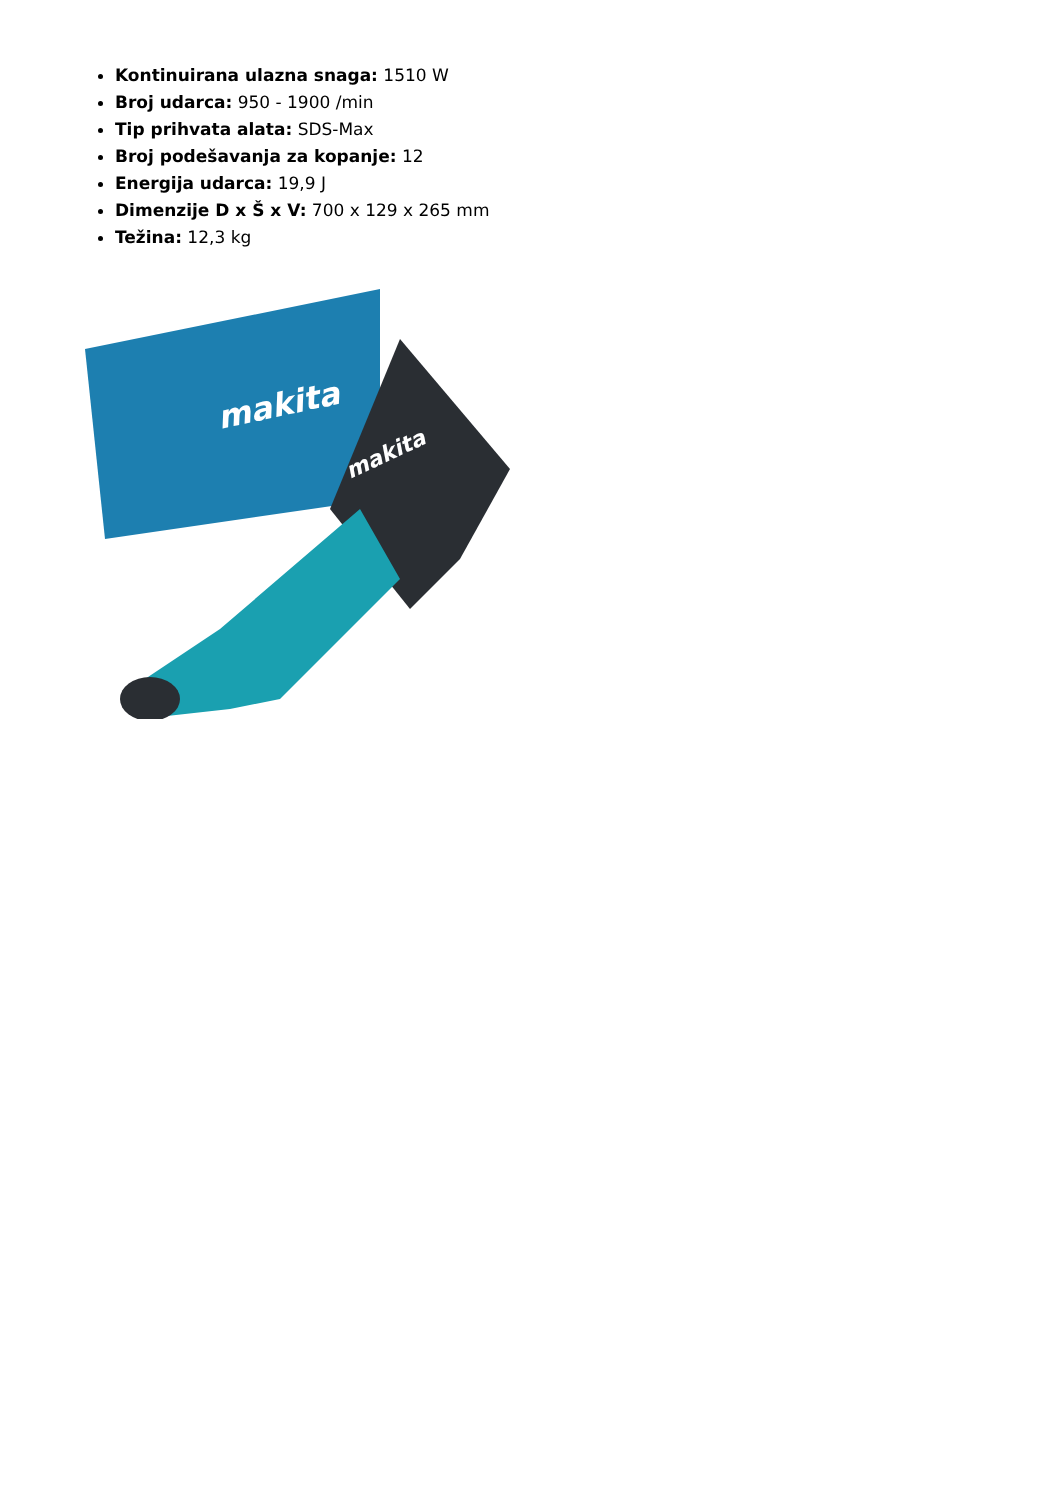Kontinuirana ulazna snaga: 1510 W
Broj udarca: 950 - 1900 /min
Tip prihvata alata: SDS-Max
Broj podešavanja za kopanje: 12
Energija udarca: 19,9 J
Dimenzije D x Š x V: 700 x 129 x 265 mm
Težina: 12,3 kg
makita
makita